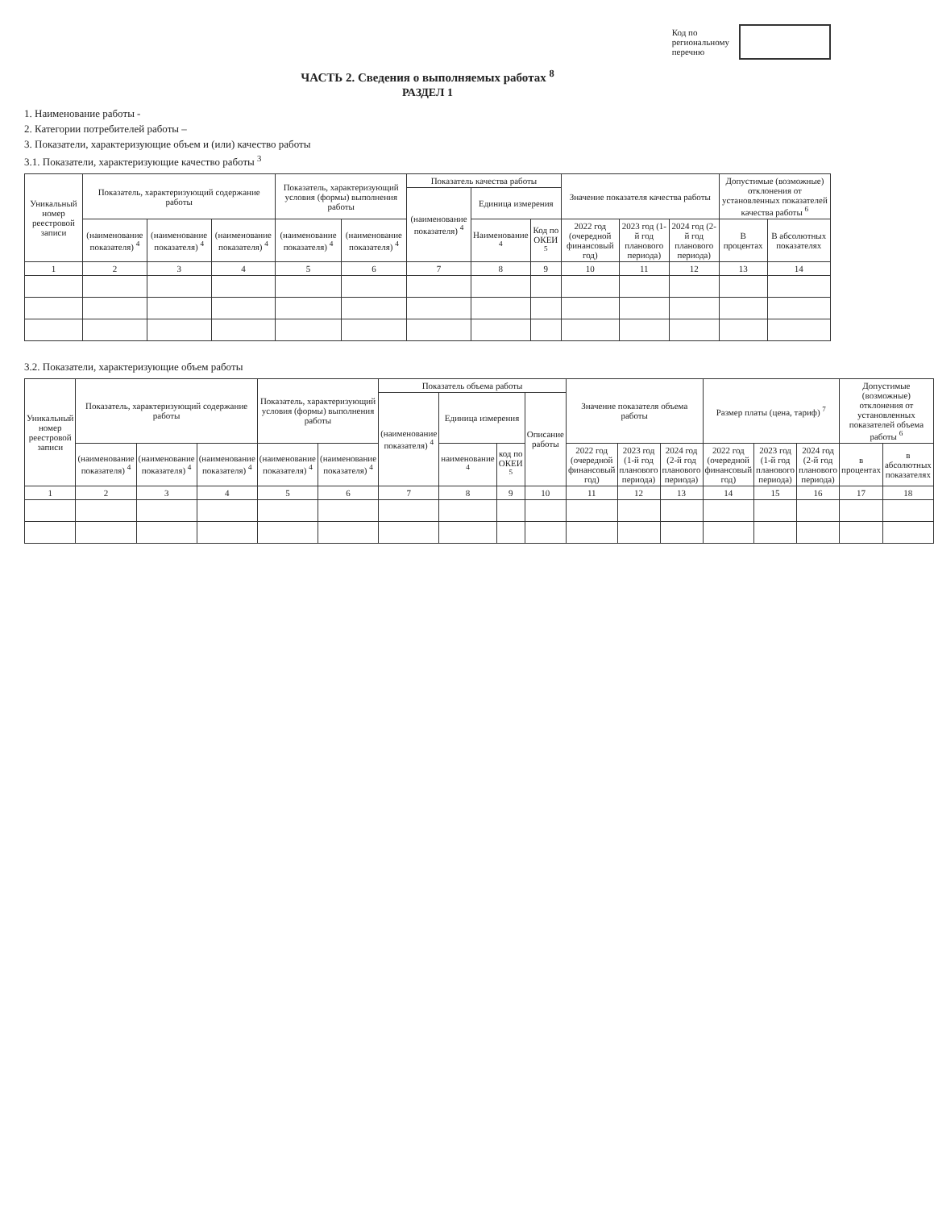Код по
региональному
перечню
ЧАСТЬ 2. Сведения о выполняемых работах <sup>8</sup>
РАЗДЕЛ 1
1. Наименование работы -
2. Категории потребителей работы –
3. Показатели, характеризующие объем и (или) качество работы
3.1. Показатели, характеризующие качество работы <sup>3</sup>
| Уникальный номер реестровой записи | Показатель, характеризующий содержание работы | | | Показатель, характеризующий условия (формы) выполнения работы | | Показатель качества работы | | | Значение показателя качества работы | | | Допустимые (возможные) отклонения от установленных показателей качества работы <sup>6</sup> | |
| --- | --- | --- | --- | --- | --- | --- | --- | --- | --- | --- | --- | --- | --- |
| | | | | | | (наименование показателя) <sup>4</sup> | Единица измерения | | | | | | |
| | (наименование показателя) <sup>4</sup> | (наименование показателя) <sup>4</sup> | (наименование показателя) <sup>4</sup> | (наименование показателя) <sup>4</sup> | (наименование показателя) <sup>4</sup> | | Наименование <sup>4</sup> | Код по ОКЕИ <sup>5</sup> | 2022 год (очередной финансовый год) | 2023 год (1-й год планового периода) | 2024 год (2-й год планового периода) | В процентах | В абсолютных показателях |
| 1 | 2 | 3 | 4 | 5 | 6 | 7 | 8 | 9 | 10 | 11 | 12 | 13 | 14 |
3.2. Показатели, характеризующие объем работы
| Уникальный номер реестровой записи | Показатель, характеризующий содержание работы | | | Показатель, характеризующий условия (формы) выполнения работы | | Показатель объема работы | | | | Значение показателя объема работы | | | Размер платы (цена, тариф) <sup>7</sup> | | | Допустимые (возможные) отклонения от установленных показателей объема работы <sup>6</sup> | |
| --- | --- | --- | --- | --- | --- | --- | --- | --- | --- | --- | --- | --- | --- | --- | --- | --- | --- |
| | | | | | | (наименование показателя) <sup>4</sup> | Единица измерения | | Описание работы | | | | | | | | |
| | (наименование показателя) <sup>4</sup> | (наименование показателя) <sup>4</sup> | (наименование показателя) <sup>4</sup> | (наименование показателя) <sup>4</sup> | (наименование показателя) <sup>4</sup> | | наименование <sup>4</sup> | код по ОКЕИ <sup>5</sup> | | 2022 год (очередной финансовый год) | 2023 год (1-й год планового периода) | 2024 год (2-й год планового периода) | 2022 год (очередной финансовый год) | 2023 год (1-й год планового периода) | 2024 год (2-й год планового периода) | в процентах | в абсолютных показателях |
| 1 | 2 | 3 | 4 | 5 | 6 | 7 | 8 | 9 | 10 | 11 | 12 | 13 | 14 | 15 | 16 | 17 | 18 |